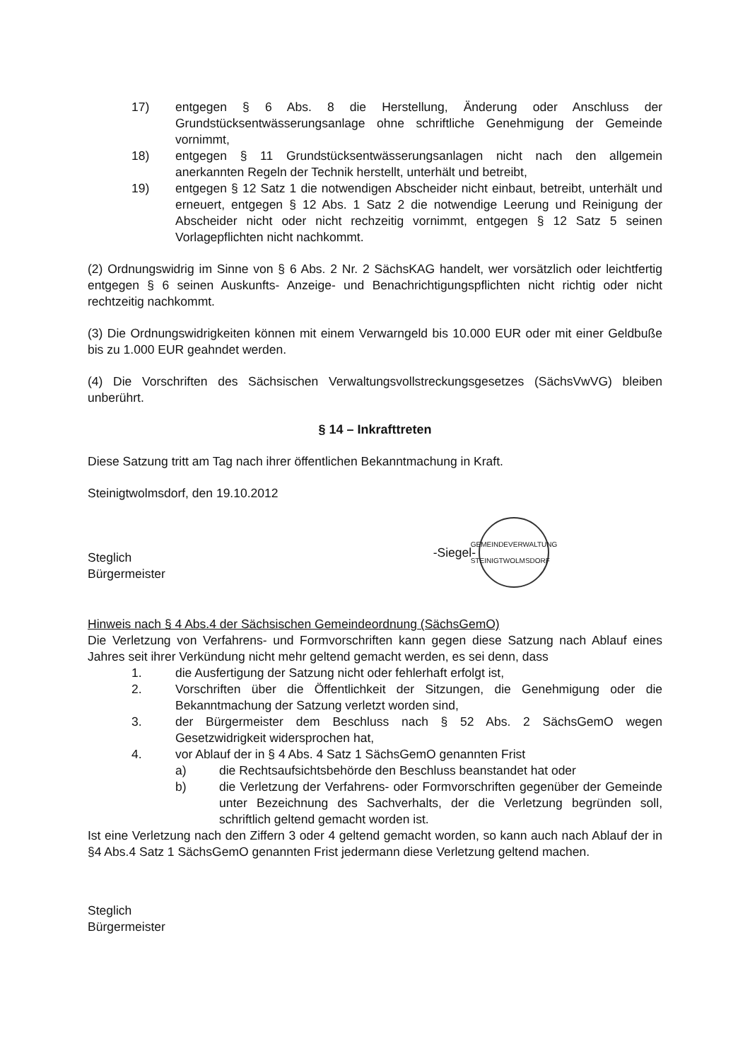17) entgegen § 6 Abs. 8 die Herstellung, Änderung oder Anschluss der Grundstücksentwässerungsanlage ohne schriftliche Genehmigung der Gemeinde vornimmt,
18) entgegen § 11 Grundstücksentwässerungsanlagen nicht nach den allgemein anerkannten Regeln der Technik herstellt, unterhält und betreibt,
19) entgegen § 12 Satz 1 die notwendigen Abscheider nicht einbaut, betreibt, unterhält und erneuert, entgegen § 12 Abs. 1 Satz 2 die notwendige Leerung und Reinigung der Abscheider nicht oder nicht rechzeitig vornimmt, entgegen § 12 Satz 5 seinen Vorlagepflichten nicht nachkommt.
(2) Ordnungswidrig im Sinne von § 6 Abs. 2 Nr. 2 SächsKAG handelt, wer vorsätzlich oder leichtfertig entgegen § 6 seinen Auskunfts- Anzeige- und Benachrichtigungspflichten nicht richtig oder nicht rechtzeitig nachkommt.
(3) Die Ordnungswidrigkeiten können mit einem Verwarngeld bis 10.000 EUR oder mit einer Geldbuße bis zu 1.000 EUR geahndet werden.
(4) Die Vorschriften des Sächsischen Verwaltungsvollstreckungsgesetzes (SächsVwVG) bleiben unberührt.
§ 14 – Inkrafttreten
Diese Satzung tritt am Tag nach ihrer öffentlichen Bekanntmachung in Kraft.
Steinigtwolmsdorf, den 19.10.2012
Steglich
Bürgermeister
-Siegel-
GEMEINDEVERWALTUNG STEINIGTWOLMSDORF
Hinweis nach § 4 Abs.4 der Sächsischen Gemeindeordnung (SächsGemO)
Die Verletzung von Verfahrens- und Formvorschriften kann gegen diese Satzung nach Ablauf eines Jahres seit ihrer Verkündung nicht mehr geltend gemacht werden, es sei denn, dass
1. die Ausfertigung der Satzung nicht oder fehlerhaft erfolgt ist,
2. Vorschriften über die Öffentlichkeit der Sitzungen, die Genehmigung oder die Bekanntmachung der Satzung verletzt worden sind,
3. der Bürgermeister dem Beschluss nach § 52 Abs. 2 SächsGemO wegen Gesetzwidrigkeit widersprochen hat,
4. vor Ablauf der in § 4 Abs. 4 Satz 1 SächsGemO genannten Frist
a) die Rechtsaufsichtsbehörde den Beschluss beanstandet hat oder
b) die Verletzung der Verfahrens- oder Formvorschriften gegenüber der Gemeinde unter Bezeichnung des Sachverhalts, der die Verletzung begründen soll, schriftlich geltend gemacht worden ist.
Ist eine Verletzung nach den Ziffern 3 oder 4 geltend gemacht worden, so kann auch nach Ablauf der in §4 Abs.4 Satz 1 SächsGemO genannten Frist jedermann diese Verletzung geltend machen.
Steglich
Bürgermeister